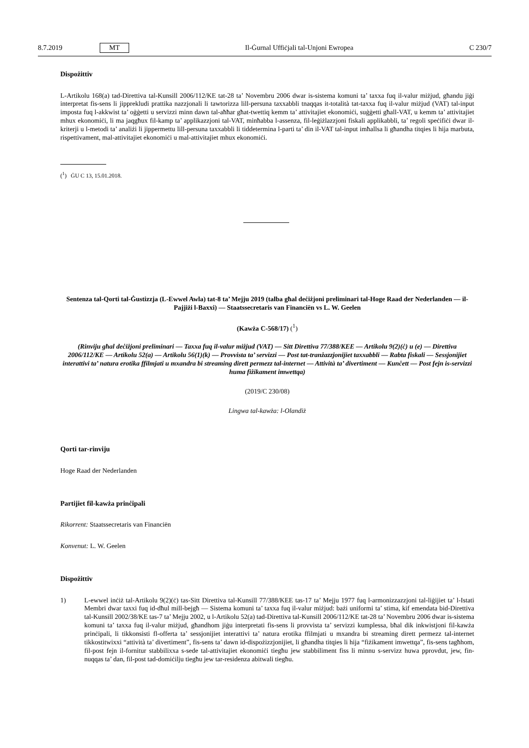8.7.2019 MT Il-Ġurnal Uffiċjali tal-Unjoni Ewropea C 230/7
Dispożittiv
L-Artikolu 168(a) tad-Direttiva tal-Kunsill 2006/112/KE tat-28 ta’ Novembru 2006 dwar is-sistema komuni ta’ taxxa fuq il-valur miżjud, għandu jiġi interpretat fis-sens li jipprekludi prattika nazzjonali li tawtorizza lill-persuna taxxabbli tnaqqas it-totalità tat-taxxa fuq il-valur miżjud (VAT) tal-input imposta fuq l-akkwist ta’ oġġetti u servizzi minn dawn tal-aħħar għat-twettiq kemm ta’ attivitajiet ekonomiċi, suġġetti għall-VAT, u kemm ta’ attivitajiet mhux ekonomiċi, li ma jaqgħux fil-kamp ta’ applikazzjoni tal-VAT, minħabba l-assenza, fil-leġiżlazzjoni fiskali applikabbli, ta’ regoli speċifiċi dwar il-kriterji u l-metodi ta’ analiżi li jippermettu lill-persuna taxxabbli li tiddetermina l-parti ta’ din il-VAT tal-input imħallsa li għandha titqies li hija marbuta, rispettivament, mal-attivitajiet ekonomiċi u mal-attivitajiet mhux ekonomiċi.
(<sup>1</sup>) ĠU C 13, 15.01.2018.
Sentenza tal-Qorti tal-Ġustizzja (L-Ewwel Awla) tat-8 ta’ Mejju 2019 (talba għal deċiżjoni preliminari tal-Hoge Raad der Nederlanden — il-Pajjiżi l-Baxxi) — Staatssecretaris van Financiën vs L. W. Geelen
(Kawża C-568/17) (<sup>1</sup>)
(Rinviju għal deċiżjoni preliminari — Taxxa fuq il-valur miżjud (VAT) — Sitt Direttiva 77/388/KEE — Artikolu 9(2)(ċ) u (e) — Direttiva 2006/112/KE — Artikolu 52(a) — Artikolu 56(1)(k) — Provvista ta’ servizzi — Post tat-tranżazzjonijiet taxxabbli — Rabta fiskali — Sessjonijiet interattivi ta’ natura erotika ffilmjati u mxandra bi streaming dirett permezz tal-internet — Attività ta’ divertiment — Kunċett — Post fejn is-servizzi huma fiżikament imwettqa)
(2019/C 230/08)
Lingwa tal-kawża: l-Olandiż
Qorti tar-rinviju
Hoge Raad der Nederlanden
Partijiet fil-kawża prinċipali
Rikorrent: Staatssecretaris van Financiën
Konvenut: L. W. Geelen
Dispożittiv
1) L-ewwel inċiż tal-Artikolu 9(2)(ċ) tas-Sitt Direttiva tal-Kunsill 77/388/KEE tas-17 ta’ Mejju 1977 fuq l-armonizzazzjoni tal-liġijiet ta’ l-Istati Membri dwar taxxi fuq id-dħul mill-bejgħ — Sistema komuni ta’ taxxa fuq il-valur miżjud: bażi uniformi ta’ stima, kif emendata bid-Direttiva tal-Kunsill 2002/38/KE tas-7 ta’ Mejju 2002, u l-Artikolu 52(a) tad-Direttiva tal-Kunsill 2006/112/KE tat-28 ta’ Novembru 2006 dwar is-sistema komuni ta’ taxxa fuq il-valur miżjud, għandhom jiġu interpretati fis-sens li provvista ta’ servizzi kumplessa, bħal dik inkwistjoni fil-kawża prinċipali, li tikkonsisti fl-offerta ta’ sessjonijiet interattivi ta’ natura erotika ffilmjati u mxandra bi streaming dirett permezz tal-internet tikkostitwixxi “attività ta’ divertiment”, fis-sens ta’ dawn id-dispożizzjonijiet, li għandha titqies li hija “fiżikament imwettqa”, fis-sens tagħhom, fil-post fejn il-fornitur stabbilixxa s-sede tal-attivitajiet ekonomiċi tiegħu jew stabbiliment fiss li minnu s-servizz huwa pprovdut, jew, fin-nuqqas ta’ dan, fil-post tad-domiċilju tiegħu jew tar-residenza abitwali tiegħu.